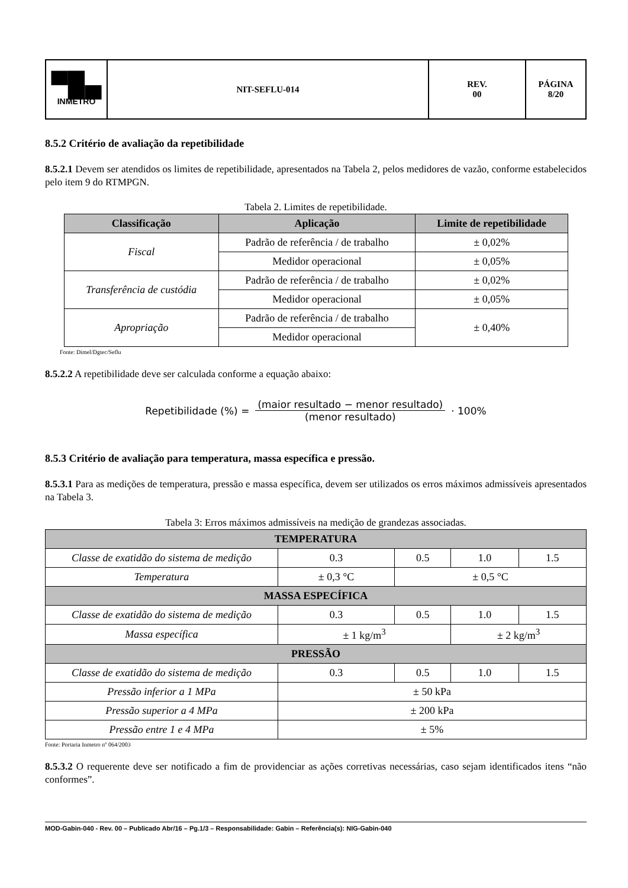| ▀█▄ INMETRO | NIT-SEFLU-014 | REV. 00 | PÁGINA 8/20 |
8.5.2 Critério de avaliação da repetibilidade
8.5.2.1 Devem ser atendidos os limites de repetibilidade, apresentados na Tabela 2, pelos medidores de vazão, conforme estabelecidos pelo item 9 do RTMPGN.
Tabela 2. Limites de repetibilidade.
| Classificação | Aplicação | Limite de repetibilidade |
| --- | --- | --- |
| Fiscal | Padrão de referência / de trabalho | ± 0,02% |
| | Medidor operacional | ± 0,05% |
| Transferência de custódia | Padrão de referência / de trabalho | ± 0,02% |
| | Medidor operacional | ± 0,05% |
| Apropriação | Padrão de referência / de trabalho | ± 0,40% |
| | Medidor operacional | |
Fonte: Dimel/Dgtec/Seflu
8.5.2.2 A repetibilidade deve ser calculada conforme a equação abaixo:
Repetibilidade (%) = (maior resultado − menor resultado) (menor resultado) · 100%
8.5.3 Critério de avaliação para temperatura, massa específica e pressão.
8.5.3.1 Para as medições de temperatura, pressão e massa específica, devem ser utilizados os erros máximos admissíveis apresentados na Tabela 3.
Tabela 3: Erros máximos admissíveis na medição de grandezas associadas.
| TEMPERATURA | | | | |
| --- | --- | --- | --- | --- |
| Classe de exatidão do sistema de medição | 0.3 | 0.5 | 1.0 | 1.5 |
| Temperatura | ± 0,3 °C | ± 0,5 °C | | |
| MASSA ESPECÍFICA | | | | |
| Classe de exatidão do sistema de medição | 0.3 | 0.5 | 1.0 | 1.5 |
| Massa específica | ± 1 kg/m<sup>3</sup> | | ± 2 kg/m<sup>3</sup> | |
| PRESSÃO | | | | |
| Classe de exatidão do sistema de medição | 0.3 | 0.5 | 1.0 | 1.5 |
| Pressão inferior a 1 MPa | ± 50 kPa | | | |
| Pressão superior a 4 MPa | ± 200 kPa | | | |
| Pressão entre 1 e 4 MPa | ± 5% | | | |
Fonte: Portaria Inmetro nº 064/2003
8.5.3.2 O requerente deve ser notificado a fim de providenciar as ações corretivas necessárias, caso sejam identificados itens “não conformes”.
MOD-Gabin-040 - Rev. 00 – Publicado Abr/16 – Pg.1/3 – Responsabilidade: Gabin – Referência(s): NIG-Gabin-040